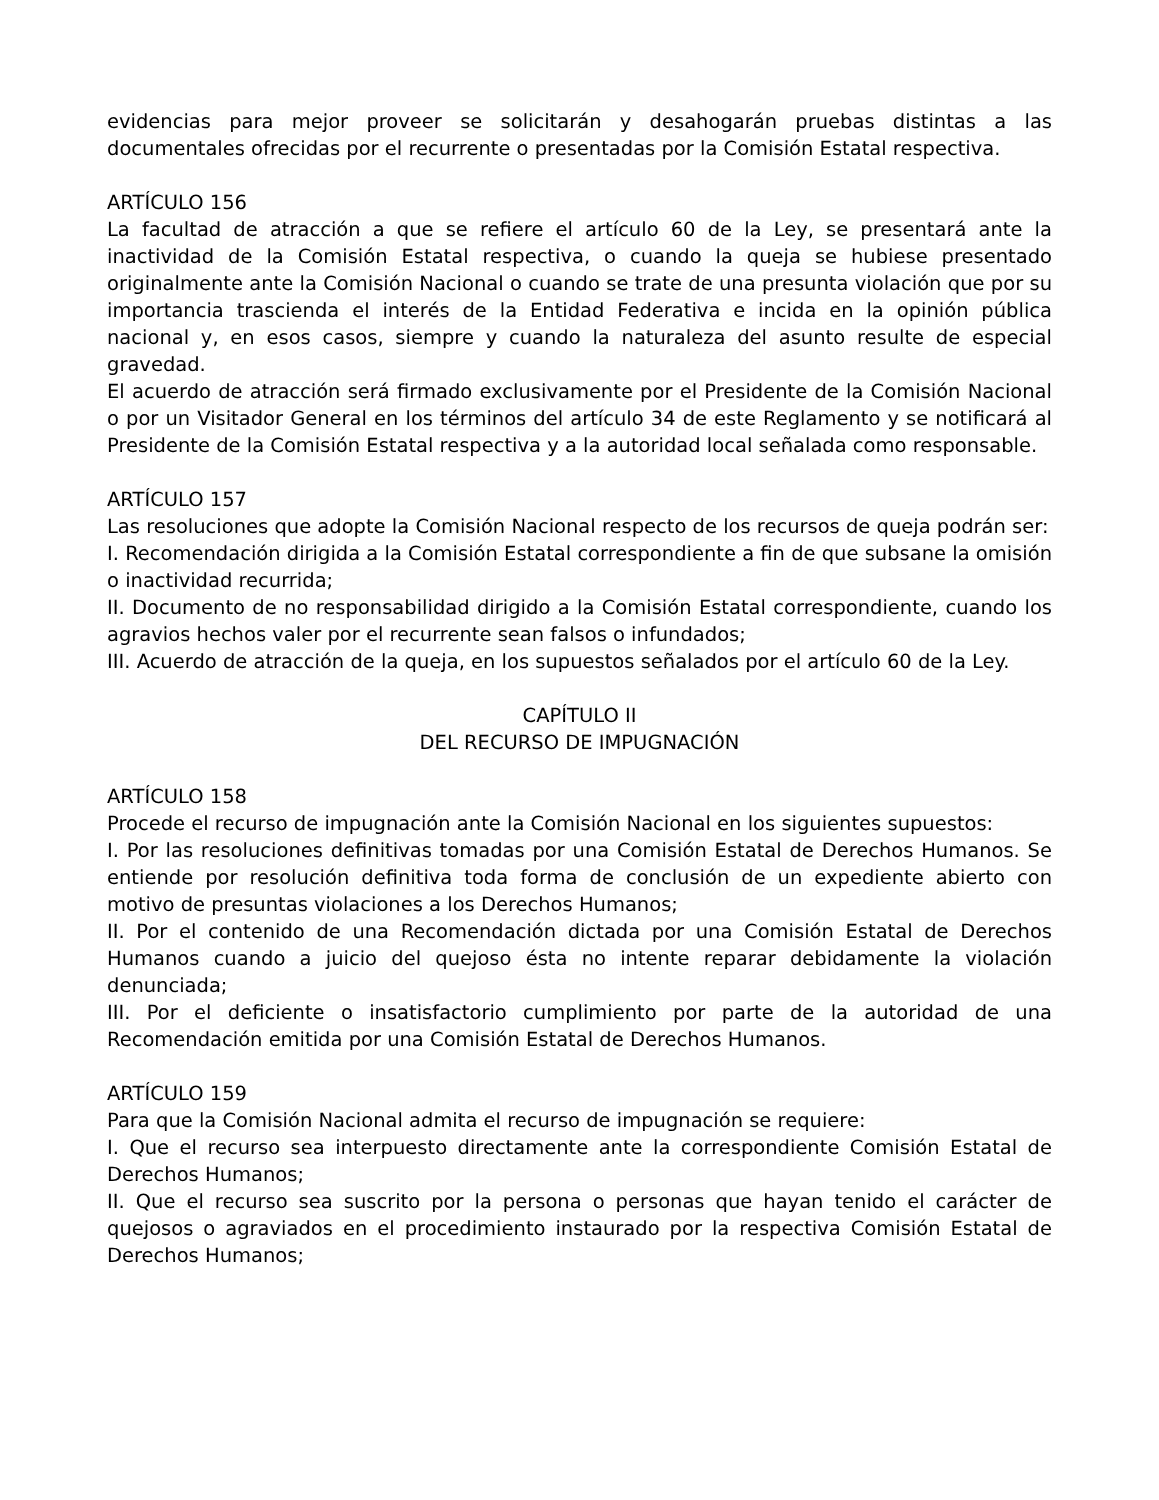evidencias para mejor proveer se solicitarán y desahogarán pruebas distintas a las documentales ofrecidas por el recurrente o presentadas por la Comisión Estatal respectiva.
ARTÍCULO 156
La facultad de atracción a que se refiere el artículo 60 de la Ley, se presentará ante la inactividad de la Comisión Estatal respectiva, o cuando la queja se hubiese presentado originalmente ante la Comisión Nacional o cuando se trate de una presunta violación que por su importancia trascienda el interés de la Entidad Federativa e incida en la opinión pública nacional y, en esos casos, siempre y cuando la naturaleza del asunto resulte de especial gravedad.
El acuerdo de atracción será firmado exclusivamente por el Presidente de la Comisión Nacional o por un Visitador General en los términos del artículo 34 de este Reglamento y se notificará al Presidente de la Comisión Estatal respectiva y a la autoridad local señalada como responsable.
ARTÍCULO 157
Las resoluciones que adopte la Comisión Nacional respecto de los recursos de queja podrán ser:
I. Recomendación dirigida a la Comisión Estatal correspondiente a fin de que subsane la omisión o inactividad recurrida;
II. Documento de no responsabilidad dirigido a la Comisión Estatal correspondiente, cuando los agravios hechos valer por el recurrente sean falsos o infundados;
III. Acuerdo de atracción de la queja, en los supuestos señalados por el artículo 60 de la Ley.
CAPÍTULO II
DEL RECURSO DE IMPUGNACIÓN
ARTÍCULO 158
Procede el recurso de impugnación ante la Comisión Nacional en los siguientes supuestos:
I. Por las resoluciones definitivas tomadas por una Comisión Estatal de Derechos Humanos. Se entiende por resolución definitiva toda forma de conclusión de un expediente abierto con motivo de presuntas violaciones a los Derechos Humanos;
II. Por el contenido de una Recomendación dictada por una Comisión Estatal de Derechos Humanos cuando a juicio del quejoso ésta no intente reparar debidamente la violación denunciada;
III. Por el deficiente o insatisfactorio cumplimiento por parte de la autoridad de una Recomendación emitida por una Comisión Estatal de Derechos Humanos.
ARTÍCULO 159
Para que la Comisión Nacional admita el recurso de impugnación se requiere:
I. Que el recurso sea interpuesto directamente ante la correspondiente Comisión Estatal de Derechos Humanos;
II. Que el recurso sea suscrito por la persona o personas que hayan tenido el carácter de quejosos o agraviados en el procedimiento instaurado por la respectiva Comisión Estatal de Derechos Humanos;